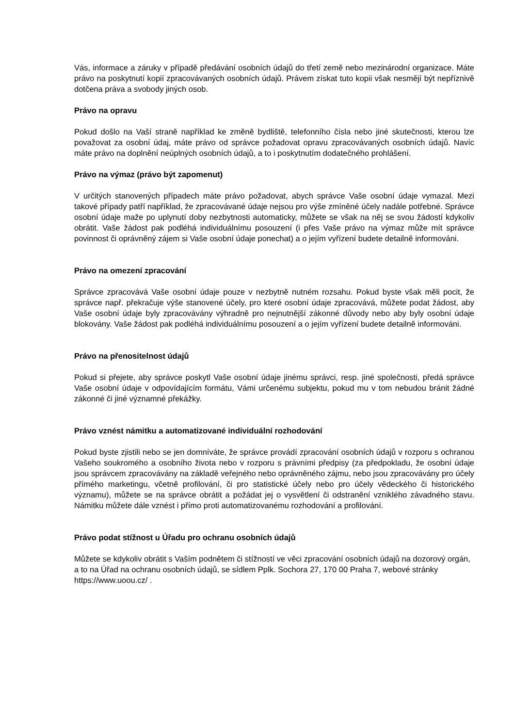Vás, informace a záruky v případě předávání osobních údajů do třetí země nebo mezinárodní organizace. Máte právo na poskytnutí kopií zpracovávaných osobních údajů. Právem získat tuto kopii však nesmějí být nepříznivě dotčena práva a svobody jiných osob.
Právo na opravu
Pokud došlo na Vaší straně například ke změně bydliště, telefonního čísla nebo jiné skutečnosti, kterou lze považovat za osobní údaj, máte právo od správce požadovat opravu zpracovávaných osobních údajů. Navíc máte právo na doplnění neúplných osobních údajů, a to i poskytnutím dodatečného prohlášení.
Právo na výmaz (právo být zapomenut)
V určitých stanovených případech máte právo požadovat, abych správce Vaše osobní údaje vymazal. Mezi takové případy patří například, že zpracovávané údaje nejsou pro výše zmíněné účely nadále potřebné. Správce osobní údaje maže po uplynutí doby nezbytnosti automaticky, můžete se však na něj se svou žádostí kdykoliv obrátit. Vaše žádost pak podléhá individuálnímu posouzení (i přes Vaše právo na výmaz může mít správce povinnost či oprávněný zájem si Vaše osobní údaje ponechat) a o jejím vyřízení budete detailně informováni.
Právo na omezení zpracování
Správce zpracovává Vaše osobní údaje pouze v nezbytně nutném rozsahu. Pokud byste však měli pocit, že správce např. překračuje výše stanovené účely, pro které osobní údaje zpracovává, můžete podat žádost, aby Vaše osobní údaje byly zpracovávány výhradně pro nejnutnější zákonné důvody nebo aby byly osobní údaje blokovány. Vaše žádost pak podléhá individuálnímu posouzení a o jejím vyřízení budete detailně informováni.
Právo na přenositelnost údajů
Pokud si přejete, aby správce poskytl Vaše osobní údaje jinému správci, resp. jiné společnosti, předá správce Vaše osobní údaje v odpovídajícím formátu, Vámi určenému subjektu, pokud mu v tom nebudou bránit žádné zákonné či jiné významné překážky.
Právo vznést námitku a automatizované individuální rozhodování
Pokud byste zjistili nebo se jen domníváte, že správce provádí zpracování osobních údajů v rozporu s ochranou Vašeho soukromého a osobního života nebo v rozporu s právními předpisy (za předpokladu, že osobní údaje jsou správcem zpracovávány na základě veřejného nebo oprávněného zájmu, nebo jsou zpracovávány pro účely přímého marketingu, včetně profilování, či pro statistické účely nebo pro účely vědeckého či historického významu), můžete se na správce obrátit a požádat jej o vysvětlení či odstranění vzniklého závadného stavu. Námitku můžete dále vznést i přímo proti automatizovanému rozhodování a profilování.
Právo podat stížnost u Úřadu pro ochranu osobních údajů
Můžete se kdykoliv obrátit s Vaším podnětem či stížností ve věci zpracování osobních údajů na dozorový orgán, a to na Úřad na ochranu osobních údajů, se sídlem Pplk. Sochora 27, 170 00 Praha 7, webové stránky https://www.uoou.cz/ .